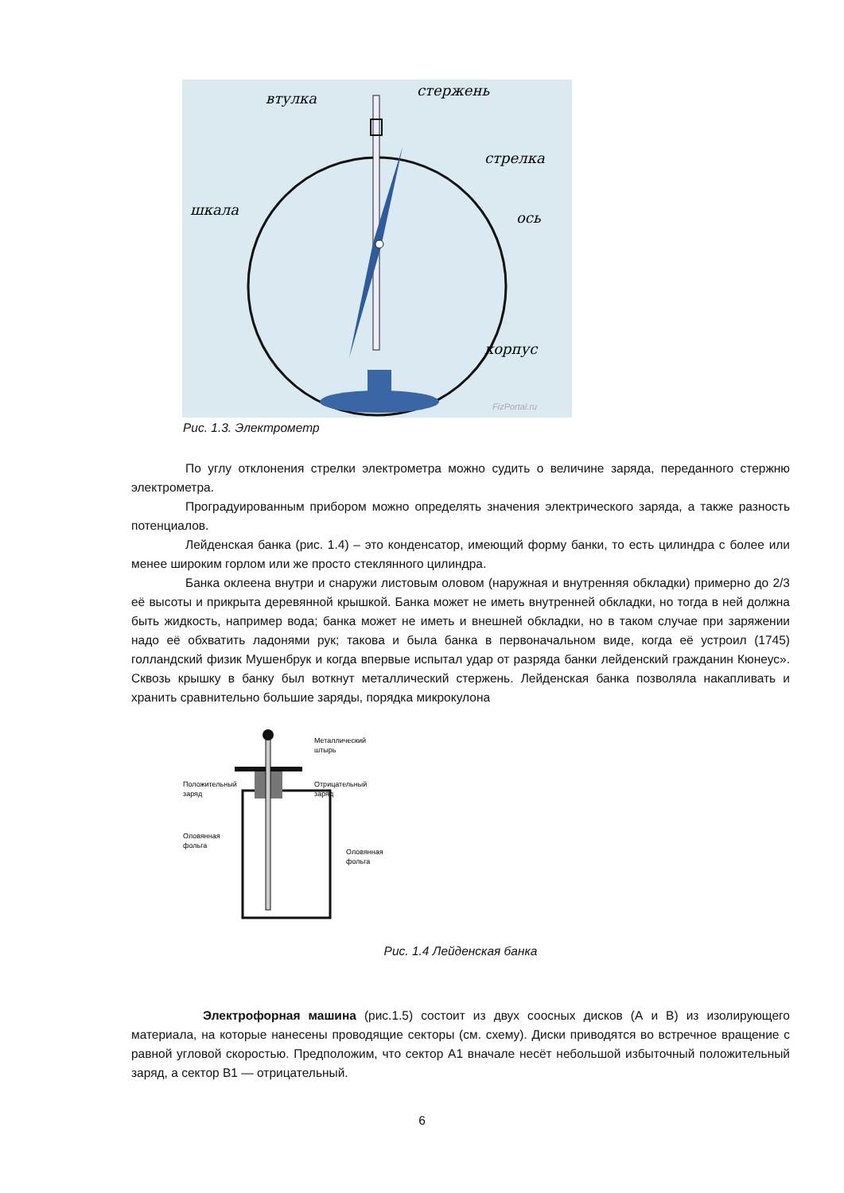стержень
втулка
стрелка
шкала
ось
корпус
FizPortal.ru
Рис. 1.3. Электрометр
По углу отклонения стрелки электрометра можно судить о величине заряда, переданного стержню электрометра.
Проградуированным прибором можно определять значения электрического заряда, а также разность потенциалов.
Лейденская банка (рис. 1.4) – это конденсатор, имеющий форму банки, то есть цилиндра с более или менее широким горлом или же просто стеклянного цилиндра.
Банка оклеена внутри и снаружи листовым оловом (наружная и внутренняя обкладки) примерно до 2/3 её высоты и прикрыта деревянной крышкой. Банка может не иметь внутренней обкладки, но тогда в ней должна быть жидкость, например вода; банка может не иметь и внешней обкладки, но в таком случае при заряжении надо её обхватить ладонями рук; такова и была банка в первоначальном виде, когда её устроил (1745) голландский физик Мушенбрук и когда впервые испытал удар от разряда банки лейденский гражданин Кюнеус». Сквозь крышку в банку был воткнут металлический стержень. Лейденская банка позволяла накапливать и хранить сравнительно большие заряды, порядка микрокулона
Металлический
штырь
Положительный
заряд
Отрицательный
заряд
Оловянная
фольга
Оловянная
фольга
Рис. 1.4 Лейденская банка
Электрофорная машина (рис.1.5) состоит из двух соосных дисков (А и В) из изолирующего материала, на которые нанесены проводящие секторы (см. схему). Диски приводятся во встречное вращение с равной угловой скоростью. Предположим, что сектор А1 вначале несёт небольшой избыточный положительный заряд, а сектор В1 — отрицательный.
6